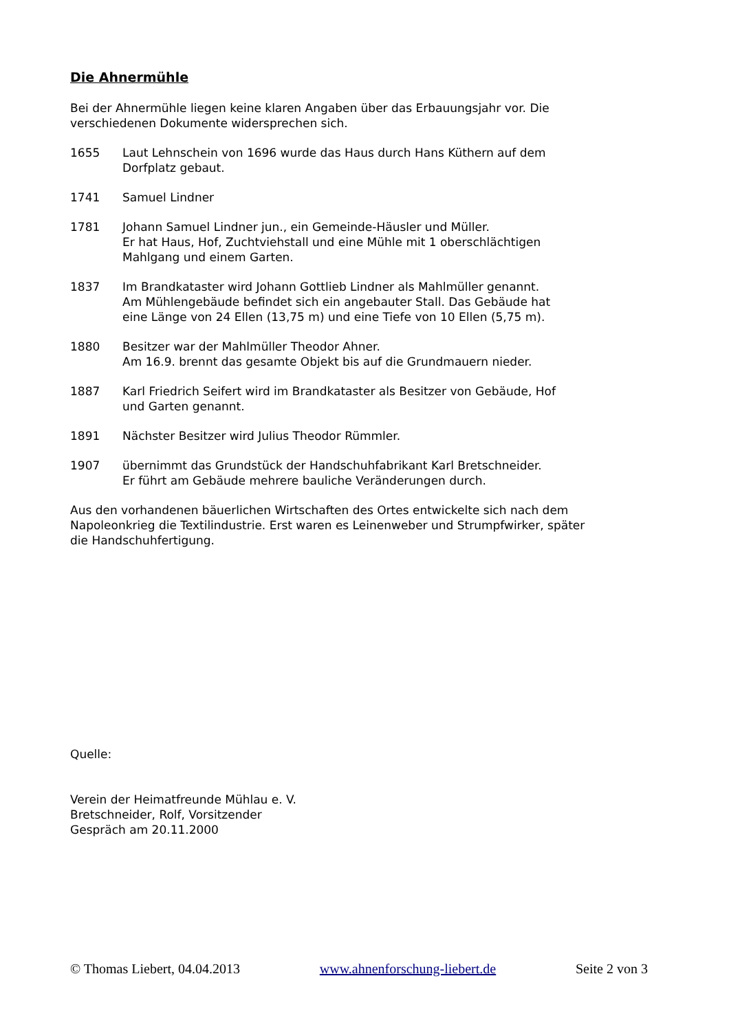Die Ahnermühle
Bei der Ahnermühle liegen keine klaren Angaben über das Erbauungsjahr vor. Die verschiedenen Dokumente widersprechen sich.
1655 Laut Lehnschein von 1696 wurde das Haus durch Hans Küthern auf dem
Dorfplatz gebaut.
1741 Samuel Lindner
1781 Johann Samuel Lindner jun., ein Gemeinde-Häusler und Müller.
Er hat Haus, Hof, Zuchtviehstall und eine Mühle mit 1 oberschlächtigen
Mahlgang und einem Garten.
1837 Im Brandkataster wird Johann Gottlieb Lindner als Mahlmüller genannt.
Am Mühlengebäude befindet sich ein angebauter Stall. Das Gebäude hat
eine Länge von 24 Ellen (13,75 m) und eine Tiefe von 10 Ellen (5,75 m).
1880 Besitzer war der Mahlmüller Theodor Ahner.
Am 16.9. brennt das gesamte Objekt bis auf die Grundmauern nieder.
1887 Karl Friedrich Seifert wird im Brandkataster als Besitzer von Gebäude, Hof
und Garten genannt.
1891 Nächster Besitzer wird Julius Theodor Rümmler.
1907 übernimmt das Grundstück der Handschuhfabrikant Karl Bretschneider.
Er führt am Gebäude mehrere bauliche Veränderungen durch.
Aus den vorhandenen bäuerlichen Wirtschaften des Ortes entwickelte sich nach dem
Napoleonkrieg die Textilindustrie. Erst waren es Leinenweber und Strumpfwirker, später
die Handschuhfertigung.
Quelle:
Verein der Heimatfreunde Mühlau e. V.
Bretschneider, Rolf, Vorsitzender
Gespräch am 20.11.2000
© Thomas Liebert, 04.04.2013 www.ahnenforschung-liebert.de Seite 2 von 3